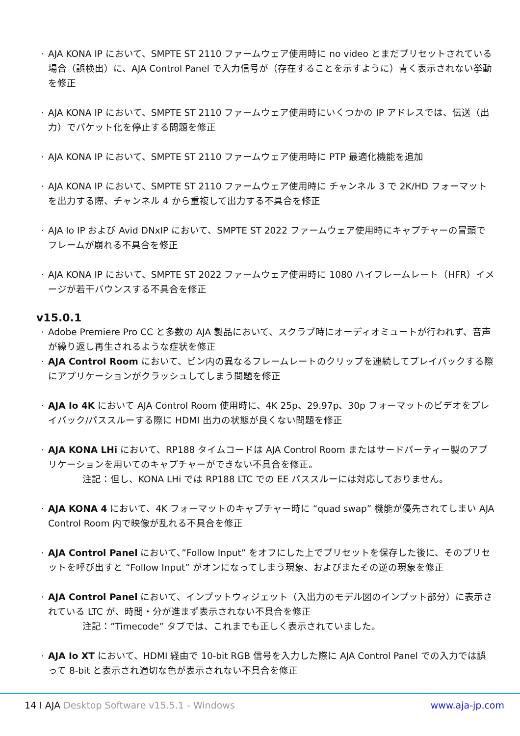· AJA KONA IP において、SMPTE ST 2110 ファームウェア使用時に no video とまだプリセットされている場合（誤検出）に、AJA Control Panel で入力信号が（存在することを示すように）青く表示されない挙動を修正
· AJA KONA IP において、SMPTE ST 2110 ファームウェア使用時にいくつかの IP アドレスでは、伝送（出力）でパケット化を停止する問題を修正
· AJA KONA IP において、SMPTE ST 2110 ファームウェア使用時に PTP 最適化機能を追加
· AJA KONA IP において、SMPTE ST 2110 ファームウェア使用時に チャンネル 3 で 2K/HD フォーマットを出力する際、チャンネル 4 から重複して出力する不具合を修正
· AJA Io IP および Avid DNxIP において、SMPTE ST 2022 ファームウェア使用時にキャプチャーの冒頭でフレームが崩れる不具合を修正
· AJA KONA IP において、SMPTE ST 2022 ファームウェア使用時に 1080 ハイフレームレート（HFR）イメージが若干バウンスする不具合を修正
v15.0.1
· Adobe Premiere Pro CC と多数の AJA 製品において、スクラブ時にオーディオミュートが行われず、音声が繰り返し再生されるような症状を修正
· AJA Control Room において、ビン内の異なるフレームレートのクリップを連続してプレイバックする際にアプリケーションがクラッシュしてしまう問題を修正
· AJA Io 4K において AJA Control Room 使用時に、4K 25p、29.97p、30p フォーマットのビデオをプレイバック/パススルーする際に HDMI 出力の状態が良くない問題を修正
· AJA KONA LHi において、RP188 タイムコードは AJA Control Room またはサードパーティー製のアプリケーションを用いてのキャプチャーができない不具合を修正。
注記：但し、KONA LHi では RP188 LTC での EE パススルーには対応しておりません。
· AJA KONA 4 において、4K フォーマットのキャプチャー時に “quad swap” 機能が優先されてしまい AJA Control Room 内で映像が乱れる不具合を修正
· AJA Control Panel において、”Follow Input” をオフにした上でプリセットを保存した後に、そのプリセットを呼び出すと “Follow Input” がオンになってしまう現象、およびまたその逆の現象を修正
· AJA Control Panel において、インプットウィジェット（入出力のモデル図のインプット部分）に表示されている LTC が、時間・分が進まず表示されない不具合を修正
注記：”Timecode” タブでは、これまでも正しく表示されていました。
· AJA Io XT において、HDMI 経由で 10-bit RGB 信号を入力した際に AJA Control Panel での入力では誤って 8-bit と表示され適切な色が表示されない不具合を修正
14 I AJA Desktop Software v15.5.1 - Windows
www.aja-jp.com